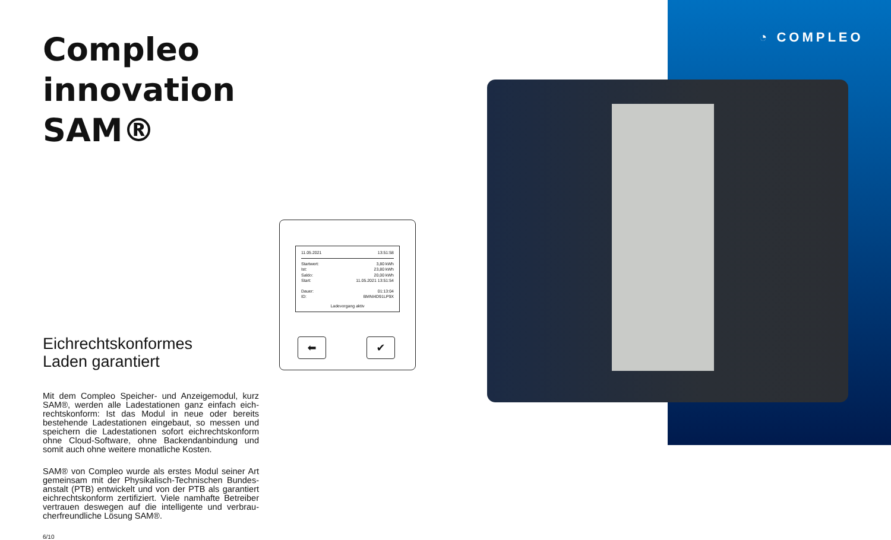◔ COMPLEO
Compleo
innovation SAM®
Eichrechtskonformes
Laden garantiert
Mit dem Compleo Speicher- und Anzeigemodul, kurz SAM®, werden alle Ladestationen ganz einfach eich­rechtskonform: Ist das Modul in neue oder bereits bestehende Ladestationen eingebaut, so messen und speichern die Ladestationen sofort eichrechtskonform ohne Cloud-Software, ohne Backendanbindung und somit auch ohne weitere monatliche Kosten.
SAM® von Compleo wurde als erstes Modul seiner Art gemeinsam mit der Physikalisch-Technischen Bundes­anstalt (PTB) entwickelt und von der PTB als garantiert eichrechtskonform zertifiziert. Viele namhafte Betreiber vertrauen deswegen auf die intelligente und verbrau­cherfreundliche Lösung SAM®.
6/10
11.05.2021 13:51:58
Startwert: 3,80 kWh
Ist: 23,80 kWh
Saldo: 20,00 kWh
Start: 11.05.2021 13:51:54
Dauer: 01:13:04
ID: BMNI4D91LP9X
Ladevorgang aktiv
⬅ ✔